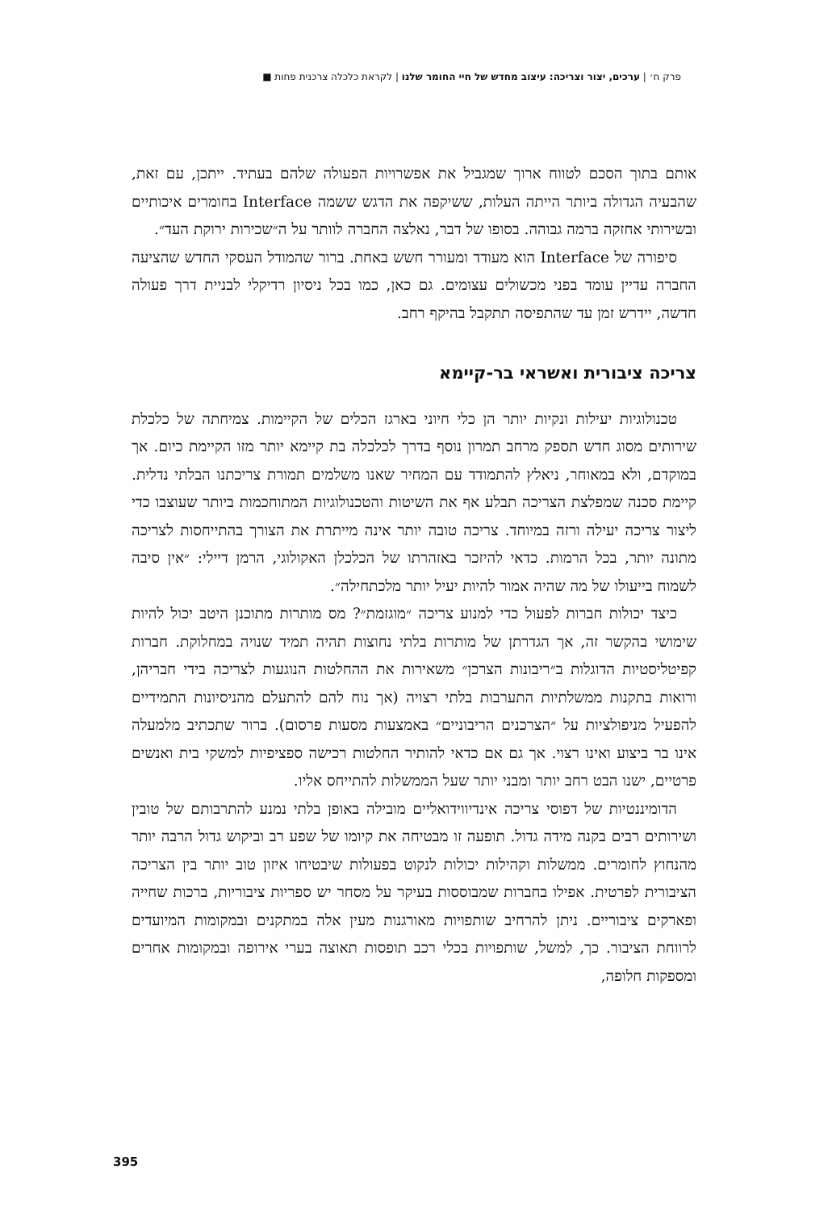פרק ח׳ | ערכים, יצור וצריכה: עיצוב מחדש של חיי החומר שלנו | לקראת כלכלה צרכנית פחות ■
אותם בתוך הסכם לטווח ארוך שמגביל את אפשרויות הפעולה שלהם בעתיד. ייתכן, עם זאת, שהבעיה הגדולה ביותר הייתה העלות, ששיקפה את הדגש ששמה Interface בחומרים איכותיים ובשירותי אחזקה ברמה גבוהה. בסופו של דבר, נאלצה החברה לוותר על ה״שכירות ירוקת העד״.
סיפורה של Interface הוא מעודד ומעורר חשש באחת. ברור שהמודל העסקי החדש שהציעה החברה עדיין עומד בפני מכשולים עצומים. גם כאן, כמו בכל ניסיון רדיקלי לבניית דרך פעולה חדשה, יידרש זמן עד שהתפיסה תתקבל בהיקף רחב.
צריכה ציבורית ואשראי בר-קיימא
טכנולוגיות יעילות ונקיות יותר הן כלי חיוני בארגז הכלים של הקיימות. צמיחתה של כלכלת שירותים מסוג חדש תספק מרחב תמרון נוסף בדרך לכלכלה בת קיימא יותר מזו הקיימת כיום. אך במוקדם, ולא במאוחר, ניאלץ להתמודד עם המחיר שאנו משלמים תמורת צריכתנו הבלתי נדלית. קיימת סכנה שמפלצת הצריכה תבלע אף את השיטות והטכנולוגיות המתוחכמות ביותר שעוצבו כדי ליצור צריכה יעילה ורזה במיוחד. צריכה טובה יותר אינה מייתרת את הצורך בהתייחסות לצריכה מתונה יותר, בכל הרמות. כדאי להיזכר באזהרתו של הכלכלן האקולוגי, הרמן דיילי: ״אין סיבה לשמוח בייעולו של מה שהיה אמור להיות יעיל יותר מלכתחילה״.
כיצד יכולות חברות לפעול כדי למנוע צריכה ״מוגזמת״? מס מותרות מתוכנן היטב יכול להיות שימושי בהקשר זה, אך הגדרתן של מותרות בלתי נחוצות תהיה תמיד שנויה במחלוקת. חברות קפיטליסטיות הדוגלות ב״ריבונות הצרכן״ משאירות את ההחלטות הנוגעות לצריכה בידי חבריהן, ורואות בתקנות ממשלתיות התערבות בלתי רצויה (אך נוח להם להתעלם מהניסיונות התמידיים להפעיל מניפולציות על ״הצרכנים הריבוניים״ באמצעות מסעות פרסום). ברור שתכתיב מלמעלה אינו בר ביצוע ואינו רצוי. אך גם אם כדאי להותיר החלטות רכישה ספציפיות למשקי בית ואנשים פרטיים, ישנו הבט רחב יותר ומבני יותר שעל הממשלות להתייחס אליו.
הדומיננטיות של דפוסי צריכה אינדיווידואליים מובילה באופן בלתי נמנע להתרבותם של טובין ושירותים רבים בקנה מידה גדול. תופעה זו מבטיחה את קיומו של שפע רב וביקוש גדול הרבה יותר מהנחוץ לחומרים. ממשלות וקהילות יכולות לנקוט בפעולות שיבטיחו איזון טוב יותר בין הצריכה הציבורית לפרטית. אפילו בחברות שמבוססות בעיקר על מסחר יש ספריות ציבוריות, ברכות שחייה ופארקים ציבוריים. ניתן להרחיב שותפויות מאורגנות מעין אלה במתקנים ובמקומות המיועדים לרווחת הציבור. כך, למשל, שותפויות בכלי רכב תופסות תאוצה בערי אירופה ובמקומות אחרים ומספקות חלופה,
395